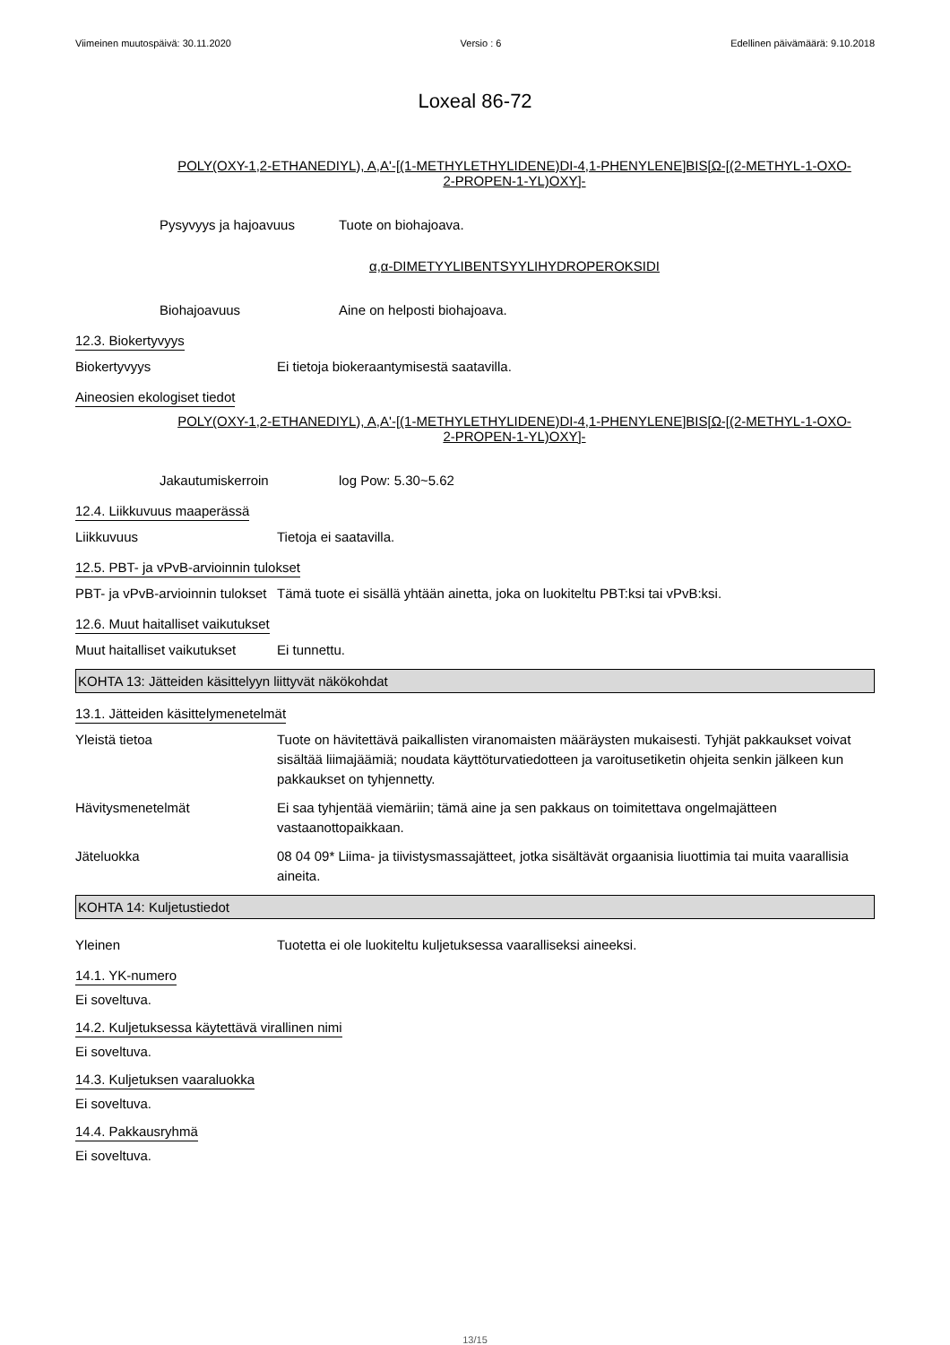Viimeinen muutospäivä: 30.11.2020 Versio : 6 Edellinen päivämäärä: 9.10.2018
Loxeal 86-72
POLY(OXY-1,2-ETHANEDIYL), A,A'-[(1-METHYLETHYLIDENE)DI-4,1-PHENYLENE]BIS[Ω-[(2-METHYL-1-OXO-2-PROPEN-1-YL)OXY]-
Pysyvyys ja hajoavuus Tuote on biohajoava.
α,α-DIMETYYLIBENTSYYLIHYDROPEROKSIDI
Biohajoavuus Aine on helposti biohajoava.
12.3. Biokertyvyys
Biokertyvyys Ei tietoja biokeraantymisestä saatavilla.
Aineosien ekologiset tiedot
POLY(OXY-1,2-ETHANEDIYL), A,A'-[(1-METHYLETHYLIDENE)DI-4,1-PHENYLENE]BIS[Ω-[(2-METHYL-1-OXO-2-PROPEN-1-YL)OXY]-
Jakautumiskerroin log Pow: 5.30~5.62
12.4. Liikkuvuus maaperässä
Liikkuvuus Tietoja ei saatavilla.
12.5. PBT- ja vPvB-arvioinnin tulokset
PBT- ja vPvB-arvioinnin tulokset
Tämä tuote ei sisällä yhtään ainetta, joka on luokiteltu PBT:ksi tai vPvB:ksi.
12.6. Muut haitalliset vaikutukset
Muut haitalliset vaikutukset
Ei tunnettu.
KOHTA 13: Jätteiden käsittelyyn liittyvät näkökohdat
13.1. Jätteiden käsittelymenetelmät
Yleistä tietoa Tuote on hävitettävä paikallisten viranomaisten määräysten mukaisesti. Tyhjät pakkaukset voivat sisältää liimajäämiä; noudata käyttöturvatiedotteen ja varoitusetiketin ohjeita senkin jälkeen kun pakkaukset on tyhjennetty.
Hävitysmenetelmät Ei saa tyhjentää viemäriin; tämä aine ja sen pakkaus on toimitettava ongelmajätteen vastaanottopaikkaan.
Jäteluokka 08 04 09* Liima- ja tiivistysmassajätteet, jotka sisältävät orgaanisia liuottimia tai muita vaarallisia aineita.
KOHTA 14: Kuljetustiedot
Yleinen Tuotetta ei ole luokiteltu kuljetuksessa vaaralliseksi aineeksi.
14.1. YK-numero
Ei soveltuva.
14.2. Kuljetuksessa käytettävä virallinen nimi
Ei soveltuva.
14.3. Kuljetuksen vaaraluokka
Ei soveltuva.
14.4. Pakkausryhmä
Ei soveltuva.
13/15